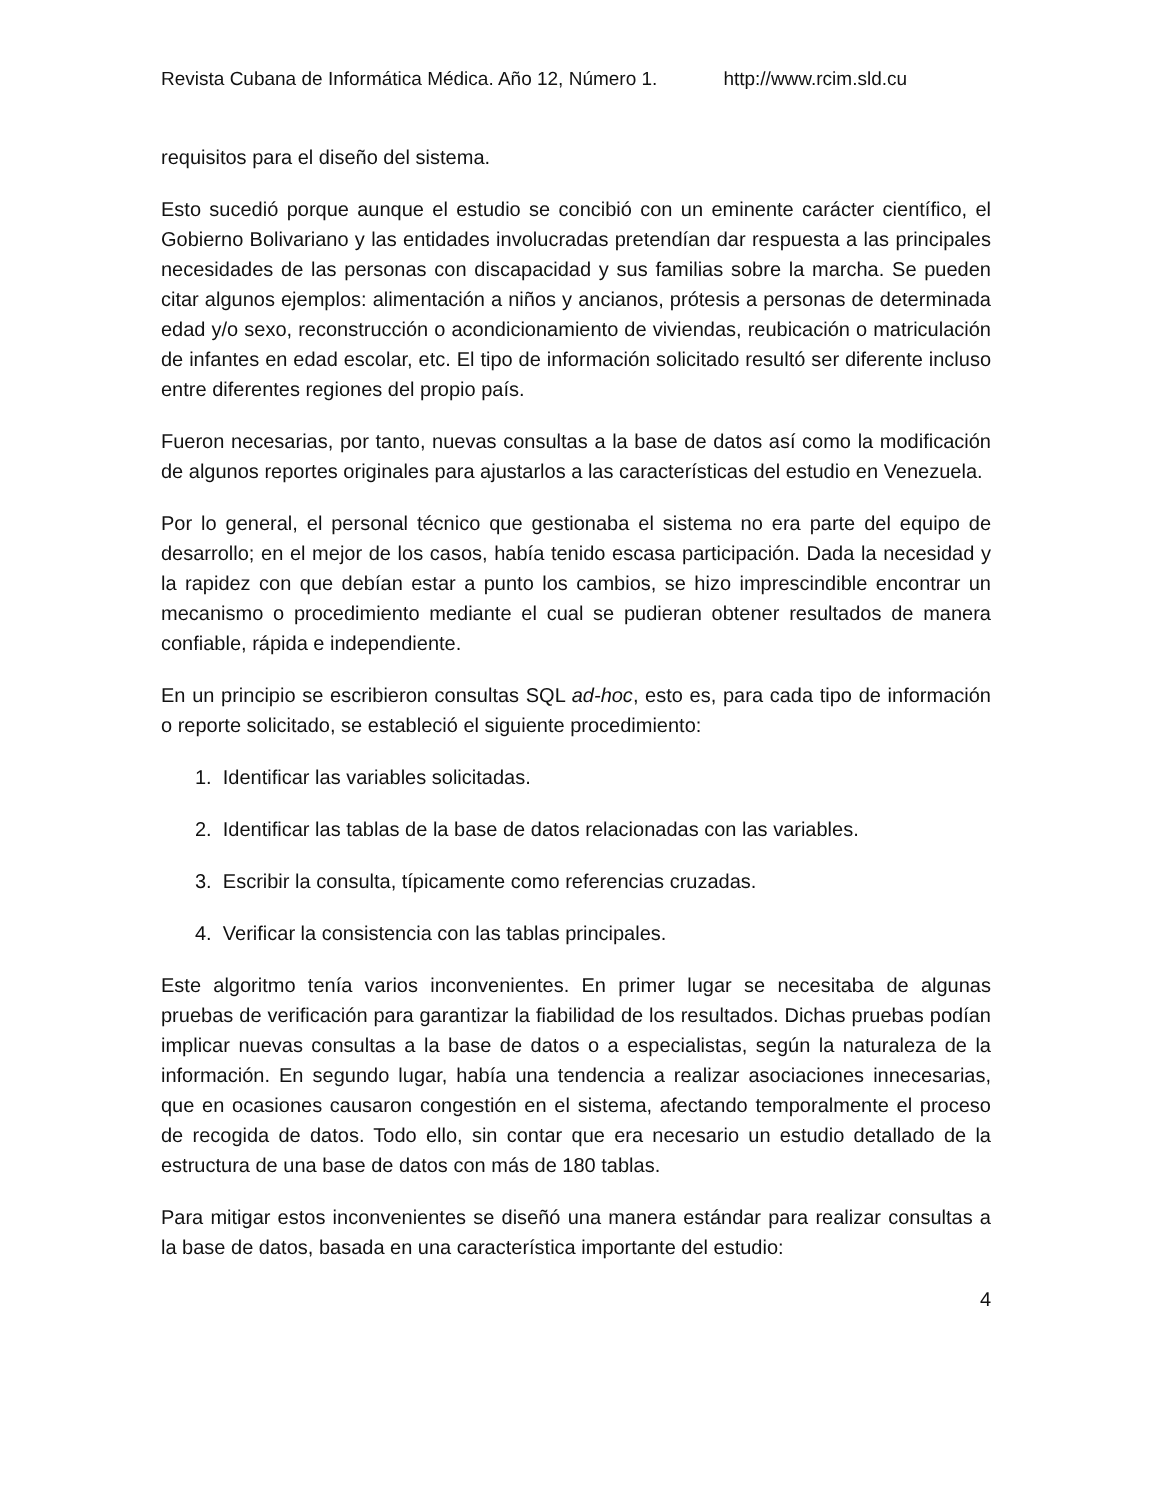Revista Cubana de Informática Médica. Año 12, Número 1. http://www.rcim.sld.cu
requisitos para el diseño del sistema.
Esto sucedió porque aunque el estudio se concibió con un eminente carácter científico, el Gobierno Bolivariano y las entidades involucradas pretendían dar respuesta a las principales necesidades de las personas con discapacidad y sus familias sobre la marcha. Se pueden citar algunos ejemplos: alimentación a niños y ancianos, prótesis a personas de determinada edad y/o sexo, reconstrucción o acondicionamiento de viviendas, reubicación o matriculación de infantes en edad escolar, etc. El tipo de información solicitado resultó ser diferente incluso entre diferentes regiones del propio país.
Fueron necesarias, por tanto, nuevas consultas a la base de datos así como la modificación de algunos reportes originales para ajustarlos a las características del estudio en Venezuela.
Por lo general, el personal técnico que gestionaba el sistema no era parte del equipo de desarrollo; en el mejor de los casos, había tenido escasa participación. Dada la necesidad y la rapidez con que debían estar a punto los cambios, se hizo imprescindible encontrar un mecanismo o procedimiento mediante el cual se pudieran obtener resultados de manera confiable, rápida e independiente.
En un principio se escribieron consultas SQL ad-hoc, esto es, para cada tipo de información o reporte solicitado, se estableció el siguiente procedimiento:
1. Identificar las variables solicitadas.
2. Identificar las tablas de la base de datos relacionadas con las variables.
3. Escribir la consulta, típicamente como referencias cruzadas.
4. Verificar la consistencia con las tablas principales.
Este algoritmo tenía varios inconvenientes. En primer lugar se necesitaba de algunas pruebas de verificación para garantizar la fiabilidad de los resultados. Dichas pruebas podían implicar nuevas consultas a la base de datos o a especialistas, según la naturaleza de la información. En segundo lugar, había una tendencia a realizar asociaciones innecesarias, que en ocasiones causaron congestión en el sistema, afectando temporalmente el proceso de recogida de datos. Todo ello, sin contar que era necesario un estudio detallado de la estructura de una base de datos con más de 180 tablas.
Para mitigar estos inconvenientes se diseñó una manera estándar para realizar consultas a la base de datos, basada en una característica importante del estudio:
4